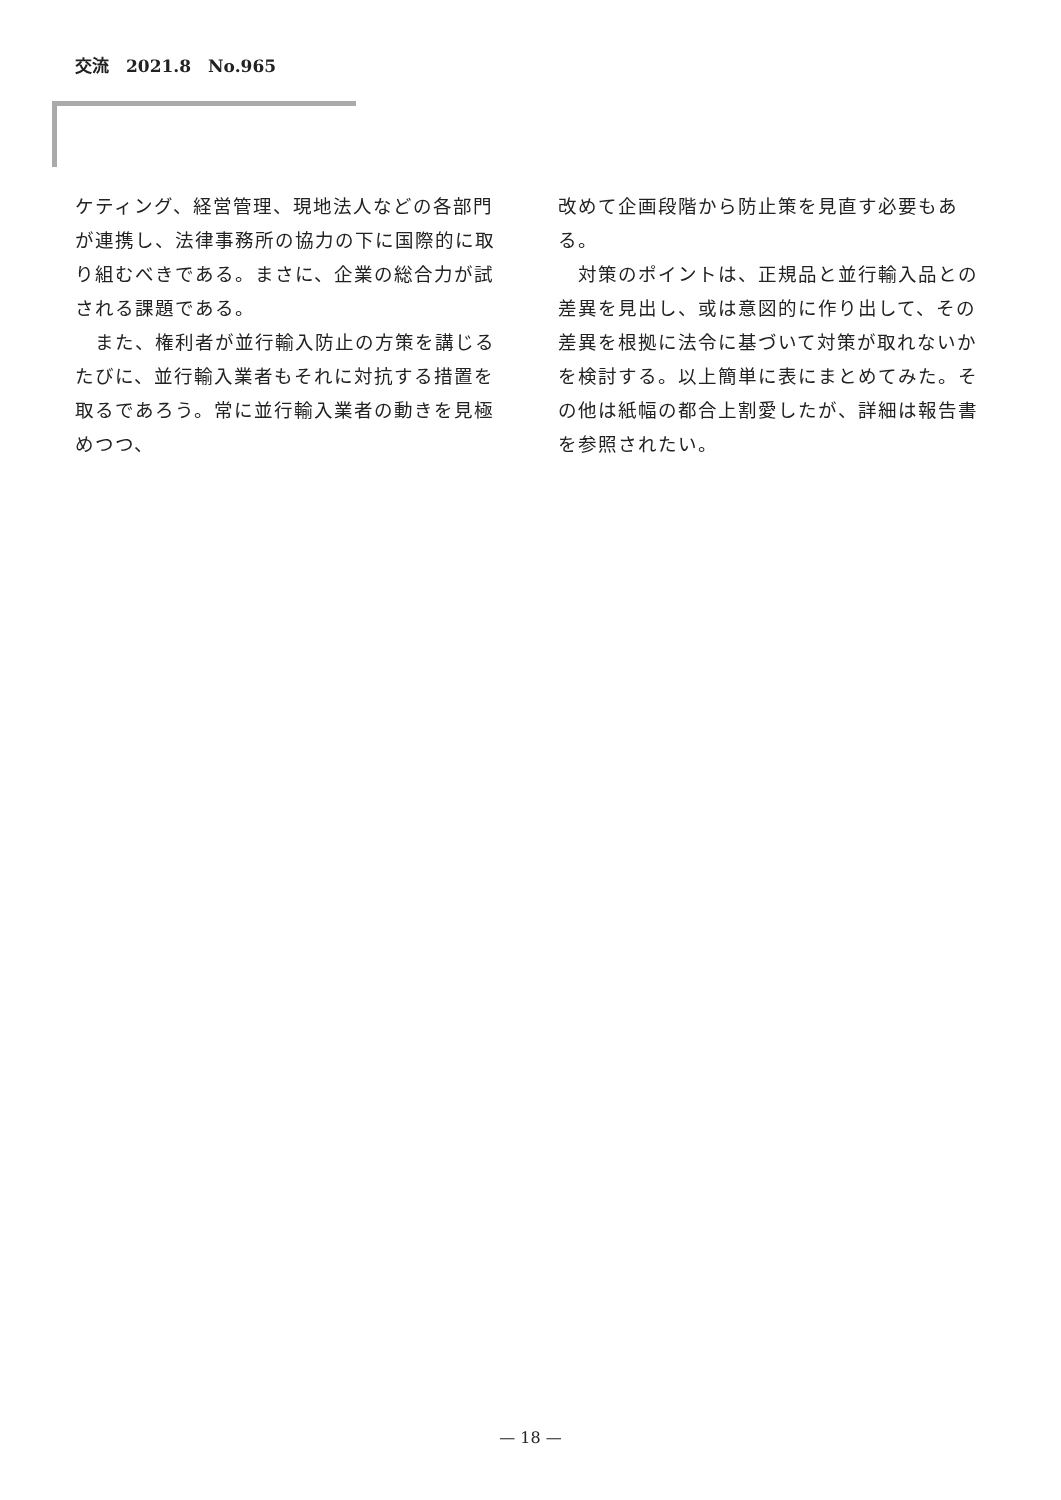交流　2021.8　No.965
ケティング、経営管理、現地法人などの各部門が連携し、法律事務所の協力の下に国際的に取り組むべきである。まさに、企業の総合力が試される課題である。
　また、権利者が並行輸入防止の方策を講じるたびに、並行輸入業者もそれに対抗する措置を取るであろう。常に並行輸入業者の動きを見極めつつ、
改めて企画段階から防止策を見直す必要もある。
　対策のポイントは、正規品と並行輸入品との差異を見出し、或は意図的に作り出して、その差異を根拠に法令に基づいて対策が取れないかを検討する。以上簡単に表にまとめてみた。その他は紙幅の都合上割愛したが、詳細は報告書を参照されたい。
— 18 —